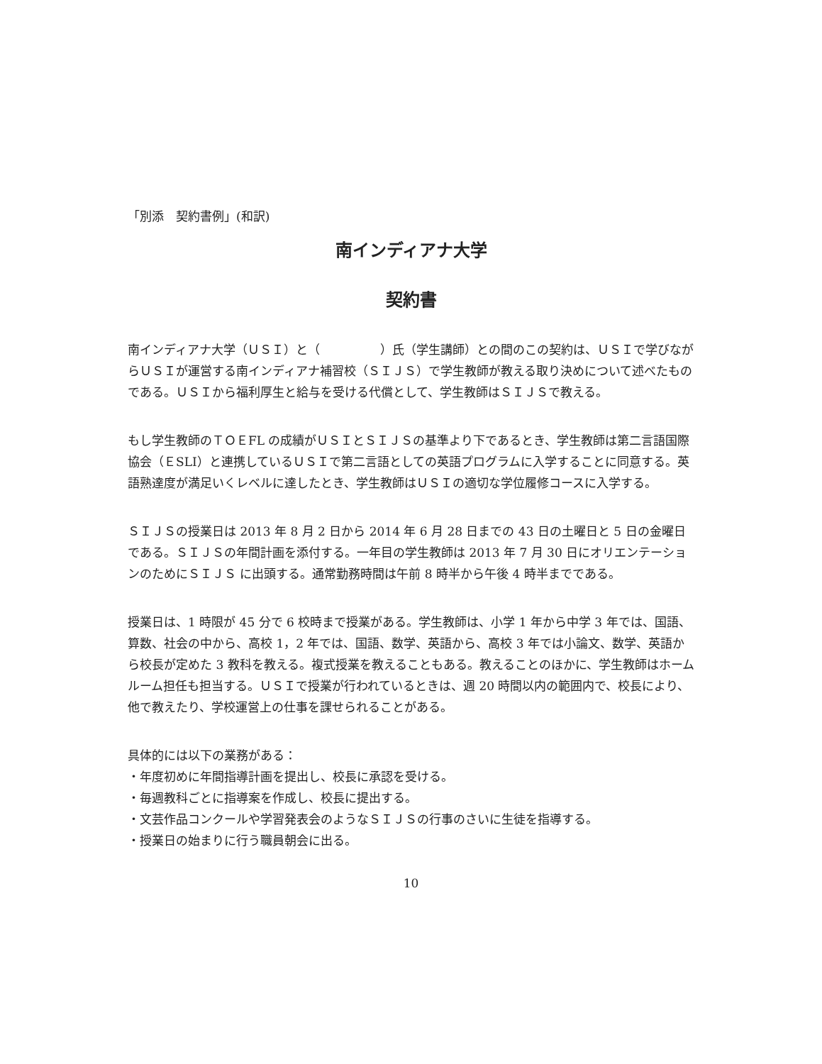「別添　契約書例」(和訳)
南インディアナ大学
契約書
南インディアナ大学（ＵＳＩ）と（　　　　　）氏（学生講師）との間のこの契約は、ＵＳＩで学びながらＵＳＩが運営する南インディアナ補習校（ＳＩＪＳ）で学生教師が教える取り決めについて述べたものである。ＵＳＩから福利厚生と給与を受ける代償として、学生教師はＳＩＪＳで教える。
もし学生教師のＴＯＥFL の成績がＵＳＩとＳＩＪＳの基準より下であるとき、学生教師は第二言語国際協会（ＥSLI）と連携しているＵＳＩで第二言語としての英語プログラムに入学することに同意する。英語熟達度が満足いくレベルに達したとき、学生教師はＵＳＩの適切な学位履修コースに入学する。
ＳＩＪＳの授業日は 2013 年 8 月 2 日から 2014 年 6 月 28 日までの 43 日の土曜日と 5 日の金曜日である。ＳＩＪＳの年間計画を添付する。一年目の学生教師は 2013 年 7 月 30 日にオリエンテーションのためにＳＩＪＳ に出頭する。通常勤務時間は午前 8 時半から午後 4 時半までである。
授業日は、1 時限が 45 分で 6 校時まで授業がある。学生教師は、小学 1 年から中学 3 年では、国語、算数、社会の中から、高校 1，2 年では、国語、数学、英語から、高校 3 年では小論文、数学、英語から校長が定めた 3 教科を教える。複式授業を教えることもある。教えることのほかに、学生教師はホームルーム担任も担当する。ＵＳＩで授業が行われているときは、週 20 時間以内の範囲内で、校長により、他で教えたり、学校運営上の仕事を課せられることがある。
具体的には以下の業務がある：
・年度初めに年間指導計画を提出し、校長に承認を受ける。
・毎週教科ごとに指導案を作成し、校長に提出する。
・文芸作品コンクールや学習発表会のようなＳＩＪＳの行事のさいに生徒を指導する。
・授業日の始まりに行う職員朝会に出る。
10